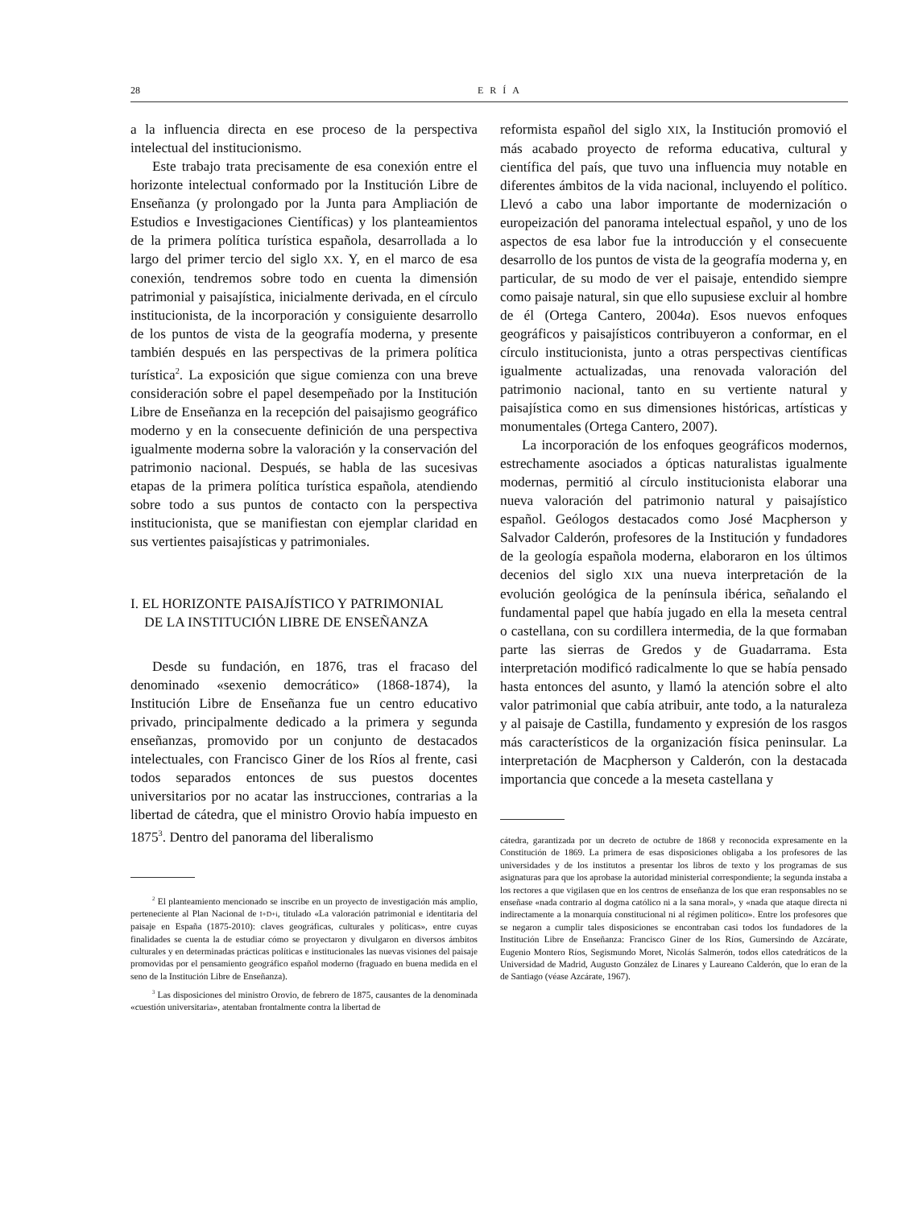28 ERÍA
a la influencia directa en ese proceso de la perspectiva intelectual del institucionismo.
Este trabajo trata precisamente de esa conexión entre el horizonte intelectual conformado por la Institución Libre de Enseñanza (y prolongado por la Junta para Ampliación de Estudios e Investigaciones Científicas) y los planteamientos de la primera política turística española, desarrollada a lo largo del primer tercio del siglo XX. Y, en el marco de esa conexión, tendremos sobre todo en cuenta la dimensión patrimonial y paisajística, inicialmente derivada, en el círculo institucionista, de la incorporación y consiguiente desarrollo de los puntos de vista de la geografía moderna, y presente también después en las perspectivas de la primera política turística<sup>2</sup>. La exposición que sigue comienza con una breve consideración sobre el papel desempeñado por la Institución Libre de Enseñanza en la recepción del paisajismo geográfico moderno y en la consecuente definición de una perspectiva igualmente moderna sobre la valoración y la conservación del patrimonio nacional. Después, se habla de las sucesivas etapas de la primera política turística española, atendiendo sobre todo a sus puntos de contacto con la perspectiva institucionista, que se manifiestan con ejemplar claridad en sus vertientes paisajísticas y patrimoniales.
I. EL HORIZONTE PAISAJÍSTICO Y PATRIMONIAL
DE LA INSTITUCIÓN LIBRE DE ENSEÑANZA
Desde su fundación, en 1876, tras el fracaso del denominado «sexenio democrático» (1868-1874), la Institución Libre de Enseñanza fue un centro educativo privado, principalmente dedicado a la primera y segunda enseñanzas, promovido por un conjunto de destacados intelectuales, con Francisco Giner de los Ríos al frente, casi todos separados entonces de sus puestos docentes universitarios por no acatar las instrucciones, contrarias a la libertad de cátedra, que el ministro Orovio había impuesto en 1875<sup>3</sup>. Dentro del panorama del liberalismo
<sup>2</sup> El planteamiento mencionado se inscribe en un proyecto de investigación más amplio, perteneciente al Plan Nacional de I+D+i, titulado «La valoración patrimonial e identitaria del paisaje en España (1875-2010): claves geográficas, culturales y políticas», entre cuyas finalidades se cuenta la de estudiar cómo se proyectaron y divulgaron en diversos ámbitos culturales y en determinadas prácticas políticas e institucionales las nuevas visiones del paisaje promovidas por el pensamiento geográfico español moderno (fraguado en buena medida en el seno de la Institución Libre de Enseñanza).
<sup>3</sup> Las disposiciones del ministro Orovio, de febrero de 1875, causantes de la denominada «cuestión universitaria», atentaban frontalmente contra la libertad de
reformista español del siglo XIX, la Institución promovió el más acabado proyecto de reforma educativa, cultural y científica del país, que tuvo una influencia muy notable en diferentes ámbitos de la vida nacional, incluyendo el político. Llevó a cabo una labor importante de modernización o europeización del panorama intelectual español, y uno de los aspectos de esa labor fue la introducción y el consecuente desarrollo de los puntos de vista de la geografía moderna y, en particular, de su modo de ver el paisaje, entendido siempre como paisaje natural, sin que ello supusiese excluir al hombre de él (Ortega Cantero, 2004a). Esos nuevos enfoques geográficos y paisajísticos contribuyeron a conformar, en el círculo institucionista, junto a otras perspectivas científicas igualmente actualizadas, una renovada valoración del patrimonio nacional, tanto en su vertiente natural y paisajística como en sus dimensiones históricas, artísticas y monumentales (Ortega Cantero, 2007).
La incorporación de los enfoques geográficos modernos, estrechamente asociados a ópticas naturalistas igualmente modernas, permitió al círculo institucionista elaborar una nueva valoración del patrimonio natural y paisajístico español. Geólogos destacados como José Macpherson y Salvador Calderón, profesores de la Institución y fundadores de la geología española moderna, elaboraron en los últimos decenios del siglo XIX una nueva interpretación de la evolución geológica de la península ibérica, señalando el fundamental papel que había jugado en ella la meseta central o castellana, con su cordillera intermedia, de la que formaban parte las sierras de Gredos y de Guadarrama. Esta interpretación modificó radicalmente lo que se había pensado hasta entonces del asunto, y llamó la atención sobre el alto valor patrimonial que cabía atribuir, ante todo, a la naturaleza y al paisaje de Castilla, fundamento y expresión de los rasgos más característicos de la organización física peninsular. La interpretación de Macpherson y Calderón, con la destacada importancia que concede a la meseta castellana y
cátedra, garantizada por un decreto de octubre de 1868 y reconocida expresamente en la Constitución de 1869. La primera de esas disposiciones obligaba a los profesores de las universidades y de los institutos a presentar los libros de texto y los programas de sus asignaturas para que los aprobase la autoridad ministerial correspondiente; la segunda instaba a los rectores a que vigilasen que en los centros de enseñanza de los que eran responsables no se enseñase «nada contrario al dogma católico ni a la sana moral», y «nada que ataque directa ni indirectamente a la monarquía constitucional ni al régimen político». Entre los profesores que se negaron a cumplir tales disposiciones se encontraban casi todos los fundadores de la Institución Libre de Enseñanza: Francisco Giner de los Ríos, Gumersindo de Azcárate, Eugenio Montero Ríos, Segismundo Moret, Nicolás Salmerón, todos ellos catedráticos de la Universidad de Madrid, Augusto González de Linares y Laureano Calderón, que lo eran de la de Santiago (véase Azcárate, 1967).